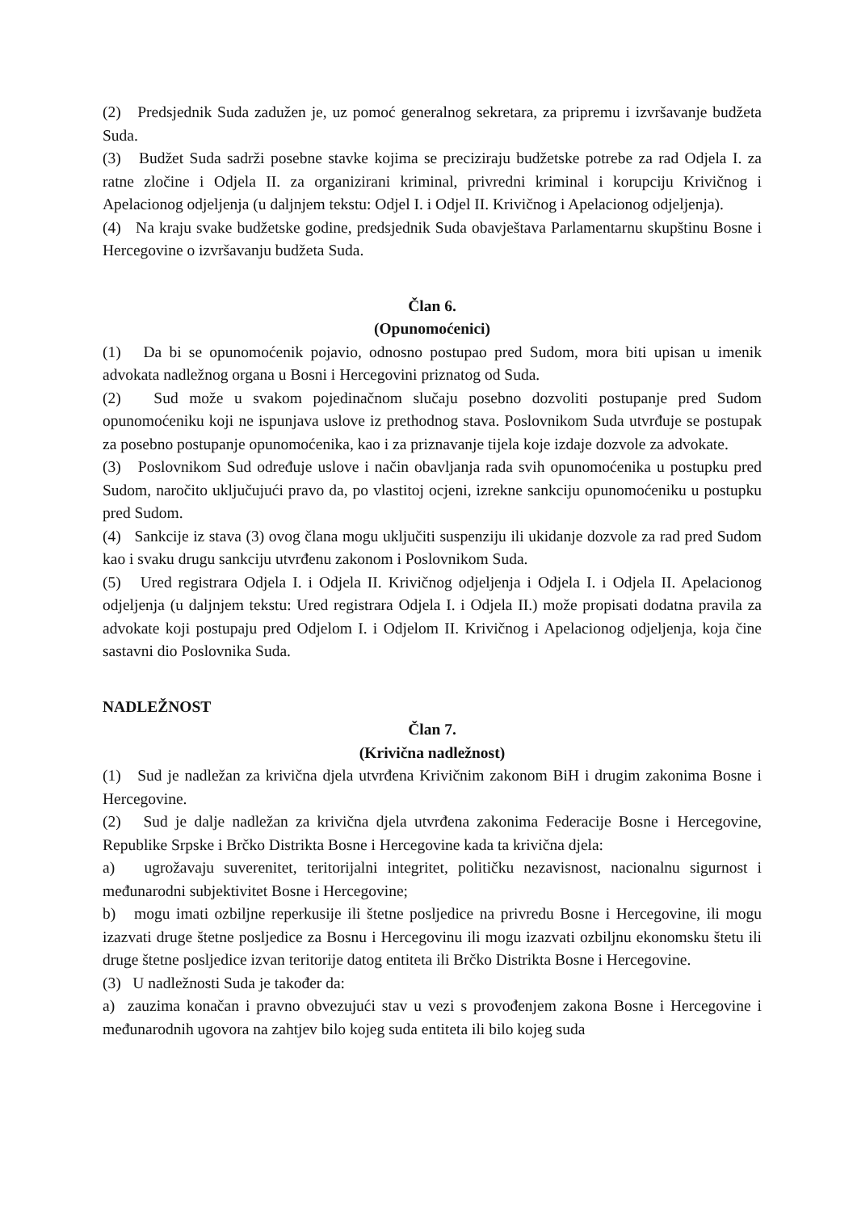(2) Predsjednik Suda zadužen je, uz pomoć generalnog sekretara, za pripremu i izvršavanje budžeta Suda.
(3) Budžet Suda sadrži posebne stavke kojima se preciziraju budžetske potrebe za rad Odjela I. za ratne zločine i Odjela II. za organizirani kriminal, privredni kriminal i korupciju Krivičnog i Apelacionog odjeljenja (u daljnjem tekstu: Odjel I. i Odjel II. Krivičnog i Apelacionog odjeljenja).
(4) Na kraju svake budžetske godine, predsjednik Suda obavještava Parlamentarnu skupštinu Bosne i Hercegovine o izvršavanju budžeta Suda.
Član 6.
(Opunomoćenici)
(1) Da bi se opunomoćenik pojavio, odnosno postupao pred Sudom, mora biti upisan u imenik advokata nadležnog organa u Bosni i Hercegovini priznatog od Suda.
(2) Sud može u svakom pojedinačnom slučaju posebno dozvoliti postupanje pred Sudom opunomoćeniku koji ne ispunjava uslove iz prethodnog stava. Poslovnikom Suda utvrđuje se postupak za posebno postupanje opunomoćenika, kao i za priznavanje tijela koje izdaje dozvole za advokate.
(3) Poslovnikom Sud određuje uslove i način obavljanja rada svih opunomoćenika u postupku pred Sudom, naročito uključujući pravo da, po vlastitoj ocjeni, izrekne sankciju opunomoćeniku u postupku pred Sudom.
(4) Sankcije iz stava (3) ovog člana mogu uključiti suspenziju ili ukidanje dozvole za rad pred Sudom kao i svaku drugu sankciju utvrđenu zakonom i Poslovnikom Suda.
(5) Ured registrara Odjela I. i Odjela II. Krivičnog odjeljenja i Odjela I. i Odjela II. Apelacionog odjeljenja (u daljnjem tekstu: Ured registrara Odjela I. i Odjela II.) može propisati dodatna pravila za advokate koji postupaju pred Odjelom I. i Odjelom II. Krivičnog i Apelacionog odjeljenja, koja čine sastavni dio Poslovnika Suda.
NADLEŽNOST
Član 7.
(Krivična nadležnost)
(1) Sud je nadležan za krivična djela utvrđena Krivičnim zakonom BiH i drugim zakonima Bosne i Hercegovine.
(2) Sud je dalje nadležan za krivična djela utvrđena zakonima Federacije Bosne i Hercegovine, Republike Srpske i Brčko Distrikta Bosne i Hercegovine kada ta krivična djela:
a) ugrožavaju suverenitet, teritorijalni integritet, političku nezavisnost, nacionalnu sigurnost i međunarodni subjektivitet Bosne i Hercegovine;
b) mogu imati ozbiljne reperkusije ili štetne posljedice na privredu Bosne i Hercegovine, ili mogu izazvati druge štetne posljedice za Bosnu i Hercegovinu ili mogu izazvati ozbiljnu ekonomsku štetu ili druge štetne posljedice izvan teritorije datog entiteta ili Brčko Distrikta Bosne i Hercegovine.
(3) U nadležnosti Suda je također da:
a) zauzima konačan i pravno obvezujući stav u vezi s provođenjem zakona Bosne i Hercegovine i međunarodnih ugovora na zahtjev bilo kojeg suda entiteta ili bilo kojeg suda